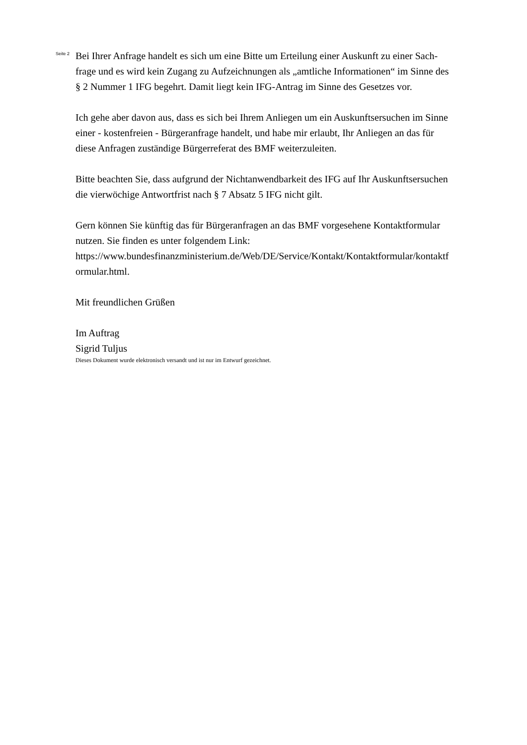Seite 2
Bei Ihrer Anfrage handelt es sich um eine Bitte um Erteilung einer Auskunft zu einer Sach-
frage und es wird kein Zugang zu Aufzeichnungen als „amtliche Informationen“ im Sinne des
§ 2 Nummer 1 IFG begehrt. Damit liegt kein IFG-Antrag im Sinne des Gesetzes vor.
Ich gehe aber davon aus, dass es sich bei Ihrem Anliegen um ein Auskunftsersuchen im Sinne
einer - kostenfreien - Bürgeranfrage handelt, und habe mir erlaubt, Ihr Anliegen an das für
diese Anfragen zuständige Bürgerreferat des BMF weiterzuleiten.
Bitte beachten Sie, dass aufgrund der Nichtanwendbarkeit des IFG auf Ihr Auskunftsersuchen
die vierwöchige Antwortfrist nach § 7 Absatz 5 IFG nicht gilt.
Gern können Sie künftig das für Bürgeranfragen an das BMF vorgesehene Kontaktformular
nutzen. Sie finden es unter folgendem Link:
https://www.bundesfinanzministerium.de/Web/DE/Service/Kontakt/Kontaktformular/kontaktf
ormular.html.
Mit freundlichen Grüßen
Im Auftrag
Sigrid Tuljus
Dieses Dokument wurde elektronisch versandt und ist nur im Entwurf gezeichnet.